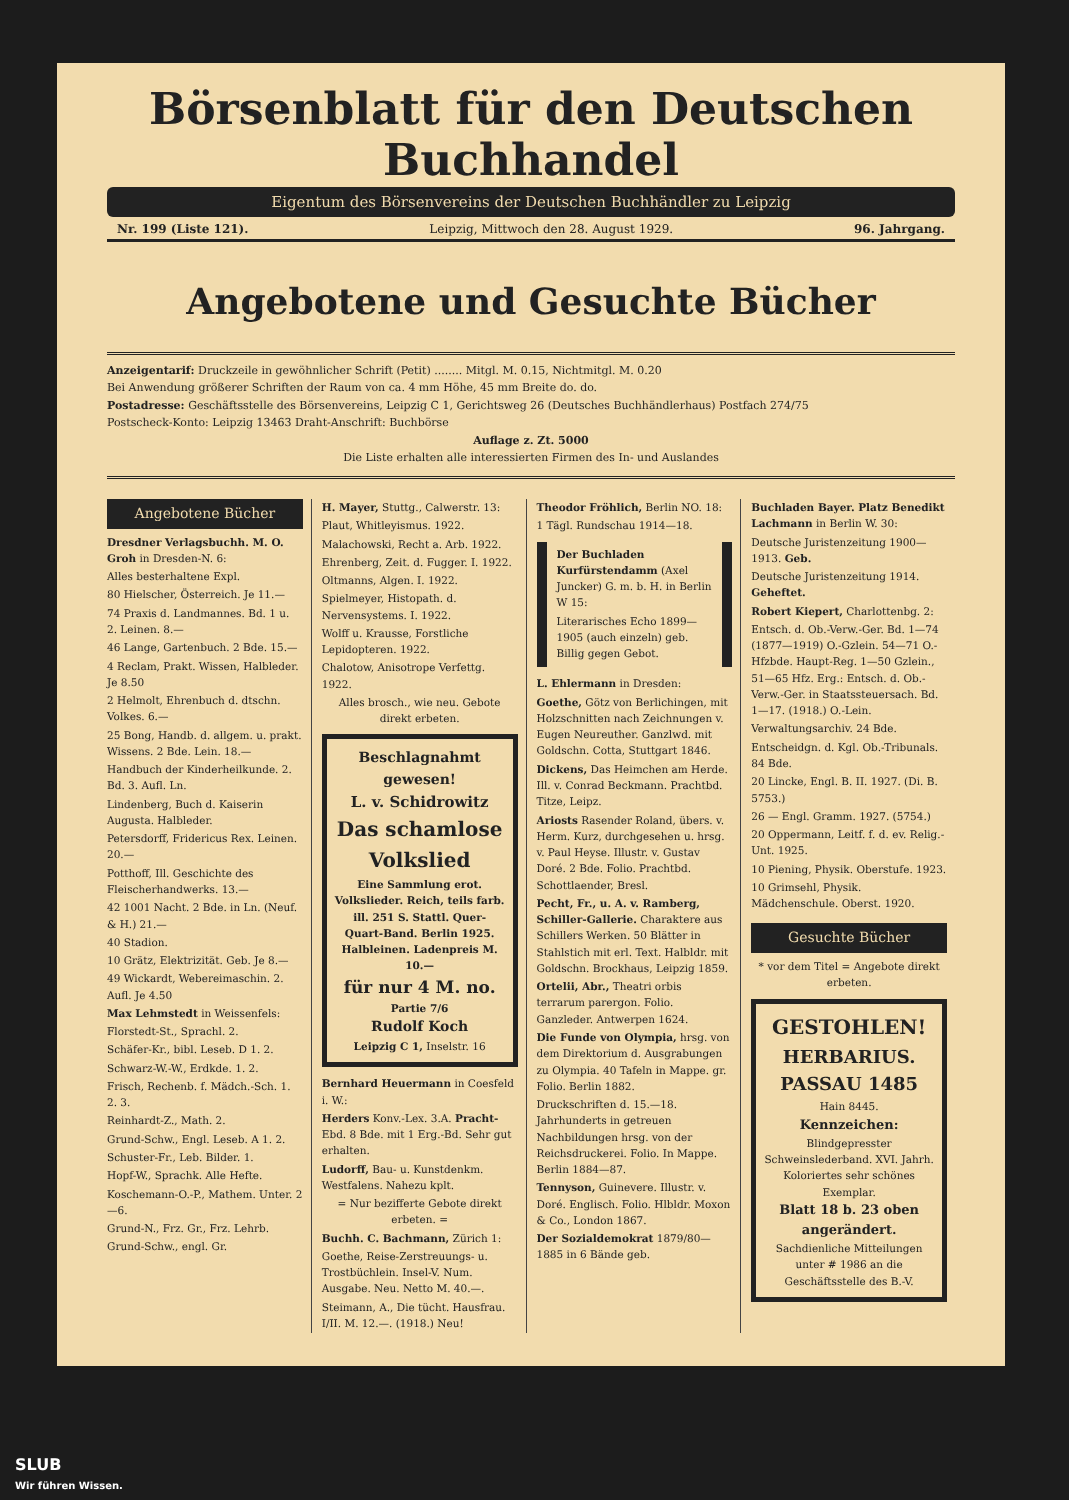Börsenblatt für den Deutschen Buchhandel
Eigentum des Börsenvereins der Deutschen Buchhändler zu Leipzig
Nr. 199 (Liste 121). Leipzig, Mittwoch den 28. August 1929. 96. Jahrgang.
Angebotene und Gesuchte Bücher
Anzeigentarif: Druckzeile in gewöhnlicher Schrift (Petit) ........ Mitgl. M. 0.15, Nichtmitgl. M. 0.20
Bei Anwendung größerer Schriften der Raum von ca. 4 mm Höhe, 45 mm Breite do. do.
Postadresse: Geschäftsstelle des Börsenvereins, Leipzig C 1, Gerichtsweg 26 (Deutsches Buchhändlerhaus) Postfach 274/75
Postscheck-Konto: Leipzig 13463 Draht-Anschrift: Buchbörse
Auflage z. Zt. 5000
Die Liste erhalten alle interessierten Firmen des In- und Auslandes
Angebotene Bücher
Dresdner Verlagsbuchh. M. O. Groh in Dresden-N. 6:
Alles besterhaltene Expl.
80 Hielscher, Österreich. Je 11.—
74 Praxis d. Landmannes. Bd. 1 u. 2. Leinen. 8.—
46 Lange, Gartenbuch. 2 Bde. 15.—
4 Reclam, Prakt. Wissen, Halbleder. Je 8.50
2 Helmolt, Ehrenbuch d. dtschn. Volkes. 6.—
25 Bong, Handb. d. allgem. u. prakt. Wissens. 2 Bde. Lein. 18.—
Handbuch der Kinderheilkunde. 2. Bd. 3. Aufl. Ln.
Lindenberg, Buch d. Kaiserin Augusta. Halbleder.
Petersdorff, Fridericus Rex. Leinen. 20.—
Potthoff, Ill. Geschichte des Fleischerhandwerks. 13.—
42 1001 Nacht. 2 Bde. in Ln. (Neuf. & H.) 21.—
40 Stadion.
10 Grätz, Elektrizität. Geb. Je 8.—
49 Wickardt, Webereimaschin. 2. Aufl. Je 4.50
Max Lehmstedt in Weissenfels:
Florstedt-St., Sprachl. 2.
Schäfer-Kr., bibl. Leseb. D 1. 2.
Schwarz-W.-W., Erdkde. 1. 2.
Frisch, Rechenb. f. Mädch.-Sch. 1. 2. 3.
Reinhardt-Z., Math. 2.
Grund-Schw., Engl. Leseb. A 1. 2.
Schuster-Fr., Leb. Bilder. 1.
Hopf-W., Sprachk. Alle Hefte.
Koschemann-O.-P., Mathem. Unter. 2—6.
Grund-N., Frz. Gr., Frz. Lehrb.
Grund-Schw., engl. Gr.
H. Mayer, Stuttg., Calwerstr. 13:
Plaut, Whitleyismus. 1922.
Malachowski, Recht a. Arb. 1922.
Ehrenberg, Zeit. d. Fugger. I. 1922.
Oltmanns, Algen. I. 1922.
Spielmeyer, Histopath. d. Nervensystems. I. 1922.
Wolff u. Krausse, Forstliche Lepidopteren. 1922.
Chalotow, Anisotrope Verfettg. 1922.
Alles brosch., wie neu. Gebote direkt erbeten.
Beschlagnahmt gewesen!
L. v. Schidrowitz
Das schamlose Volkslied
Eine Sammlung erot. Volkslieder. Reich, teils farb. ill. 251 S. Stattl. Quer-Quart-Band. Berlin 1925. Halbleinen. Ladenpreis M. 10.—
für nur 4 M. no.
Partie 7/6
Rudolf Koch
Leipzig C 1, Inselstr. 16
Bernhard Heuermann in Coesfeld i. W.:
Herders Konv.-Lex. 3.A. Pracht-Ebd. 8 Bde. mit 1 Erg.-Bd. Sehr gut erhalten.
Ludorff, Bau- u. Kunstdenkm. Westfalens. Nahezu kplt.
= Nur bezifferte Gebote direkt erbeten. =
Buchh. C. Bachmann, Zürich 1:
Goethe, Reise-Zerstreuungs- u. Trostbüchlein. Insel-V. Num. Ausgabe. Neu. Netto M. 40.—.
Steimann, A., Die tücht. Hausfrau. I/II. M. 12.—. (1918.) Neu!
Theodor Fröhlich, Berlin NO. 18:
1 Tägl. Rundschau 1914—18.
Der Buchladen Kurfürstendamm (Axel Juncker) G. m. b. H. in Berlin W 15:
Literarisches Echo 1899—1905 (auch einzeln) geb. Billig gegen Gebot.
L. Ehlermann in Dresden:
Goethe, Götz von Berlichingen, mit Holzschnitten nach Zeichnungen v. Eugen Neureuther. Ganzlwd. mit Goldschn. Cotta, Stuttgart 1846.
Dickens, Das Heimchen am Herde. Ill. v. Conrad Beckmann. Prachtbd. Titze, Leipz.
Ariosts Rasender Roland, übers. v. Herm. Kurz, durchgesehen u. hrsg. v. Paul Heyse. Illustr. v. Gustav Doré. 2 Bde. Folio. Prachtbd. Schottlaender, Bresl.
Pecht, Fr., u. A. v. Ramberg, Schiller-Gallerie. Charaktere aus Schillers Werken. 50 Blätter in Stahlstich mit erl. Text. Halbldr. mit Goldschn. Brockhaus, Leipzig 1859.
Ortelii, Abr., Theatri orbis terrarum parergon. Folio. Ganzleder. Antwerpen 1624.
Die Funde von Olympia, hrsg. von dem Direktorium d. Ausgrabungen zu Olympia. 40 Tafeln in Mappe. gr. Folio. Berlin 1882.
Druckschriften d. 15.—18. Jahrhunderts in getreuen Nachbildungen hrsg. von der Reichsdruckerei. Folio. In Mappe. Berlin 1884—87.
Tennyson, Guinevere. Illustr. v. Doré. Englisch. Folio. Hlbldr. Moxon & Co., London 1867.
Der Sozialdemokrat 1879/80—1885 in 6 Bände geb.
Buchladen Bayer. Platz Benedikt Lachmann in Berlin W. 30:
Deutsche Juristenzeitung 1900—1913. Geb.
Deutsche Juristenzeitung 1914. Geheftet.
Robert Kiepert, Charlottenbg. 2:
Entsch. d. Ob.-Verw.-Ger. Bd. 1—74 (1877—1919) O.-Gzlein. 54—71 O.-Hfzbde. Haupt-Reg. 1—50 Gzlein., 51—65 Hfz. Erg.: Entsch. d. Ob.-Verw.-Ger. in Staatssteuersach. Bd. 1—17. (1918.) O.-Lein.
Verwaltungsarchiv. 24 Bde.
Entscheidgn. d. Kgl. Ob.-Tribunals. 84 Bde.
20 Lincke, Engl. B. II. 1927. (Di. B. 5753.)
26 — Engl. Gramm. 1927. (5754.)
20 Oppermann, Leitf. f. d. ev. Relig.-Unt. 1925.
10 Piening, Physik. Oberstufe. 1923.
10 Grimsehl, Physik. Mädchenschule. Oberst. 1920.
Gesuchte Bücher
* vor dem Titel = Angebote direkt erbeten.
GESTOHLEN!
HERBARIUS. PASSAU 1485
Hain 8445.
Kennzeichen:
Blindgepresster Schweinslederband. XVI. Jahrh. Koloriertes sehr schönes Exemplar.
Blatt 18 b. 23 oben angerändert.
Sachdienliche Mitteilungen unter # 1986 an die Geschäftsstelle des B.-V.
SLUB
Wir führen Wissen.